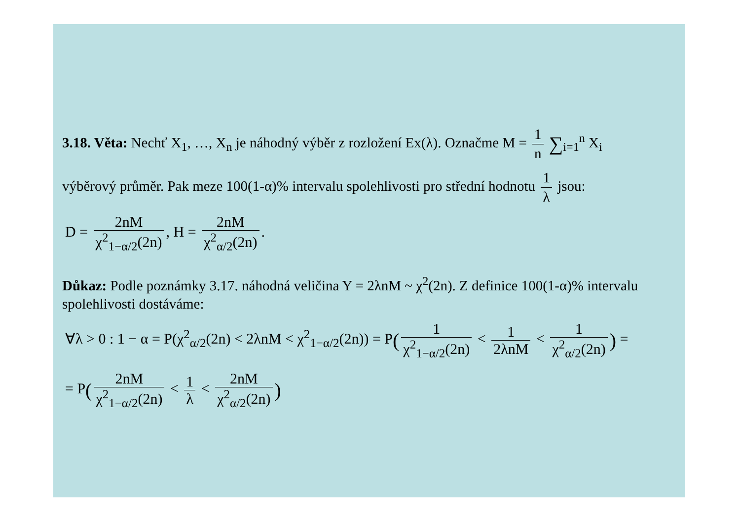3.18. Věta: Nechť X<sub>1</sub>, …, X<sub>n</sub> je náhodný výběr z rozložení Ex(λ). Označme M = 1 n ∑<sub>i=1</sub><sup>n</sup> X<sub>i</sub>
výběrový průměr. Pak meze 100(1-α)% intervalu spolehlivosti pro střední hodnotu 1 λ jsou:
D = 2nM χ<sup>2</sup><sub>1−α/2</sub>(2n), H = 2nM χ<sup>2</sup><sub>α/2</sub>(2n).
Důkaz: Podle poznámky 3.17. náhodná veličina Y = 2λnM ~ χ<sup>2</sup>(2n). Z definice 100(1-α)% intervalu spolehlivosti dostáváme:
∀λ > 0 : 1 − α = P(χ<sup>2</sup><sub>α/2</sub>(2n) < 2λnM < χ<sup>2</sup><sub>1−α/2</sub>(2n)) = P(1 χ<sup>2</sup><sub>1−α/2</sub>(2n) < 1 2λnM < 1 χ<sup>2</sup><sub>α/2</sub>(2n)) =
= P(2nM χ<sup>2</sup><sub>1−α/2</sub>(2n) < 1 λ < 2nM χ<sup>2</sup><sub>α/2</sub>(2n))